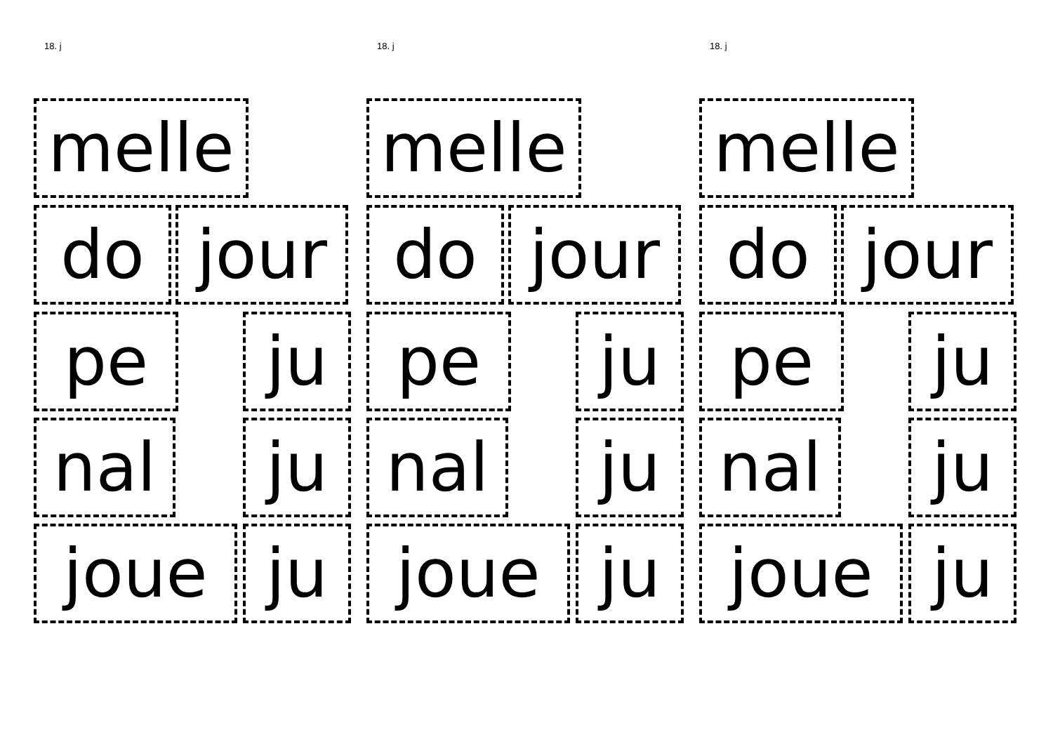18. j
melle
do jour
pe ju
nal ju
joue ju
18. j
melle
do jour
pe ju
nal ju
joue ju
18. j
melle
do jour
pe ju
nal ju
joue ju